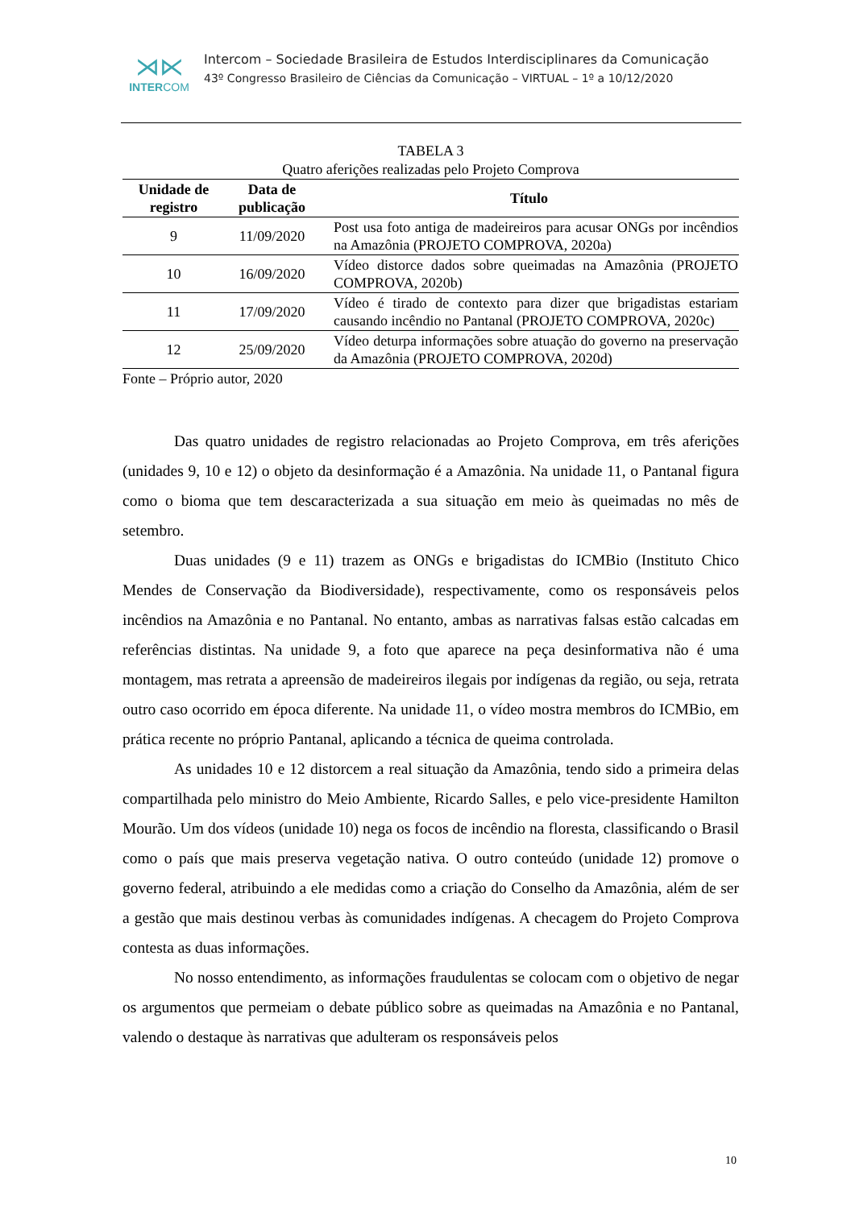⋊⋉
INTERCOM
Intercom – Sociedade Brasileira de Estudos Interdisciplinares da Comunicação
43º Congresso Brasileiro de Ciências da Comunicação – VIRTUAL – 1º a 10/12/2020
TABELA 3
Quatro aferições realizadas pelo Projeto Comprova
| Unidade de registro | Data de publicação | Título |
| --- | --- | --- |
| 9 | 11/09/2020 | Post usa foto antiga de madeireiros para acusar ONGs por incêndios na Amazônia (PROJETO COMPROVA, 2020a) |
| 10 | 16/09/2020 | Vídeo distorce dados sobre queimadas na Amazônia (PROJETO COMPROVA, 2020b) |
| 11 | 17/09/2020 | Vídeo é tirado de contexto para dizer que brigadistas estariam causando incêndio no Pantanal (PROJETO COMPROVA, 2020c) |
| 12 | 25/09/2020 | Vídeo deturpa informações sobre atuação do governo na preservação da Amazônia (PROJETO COMPROVA, 2020d) |
Fonte – Próprio autor, 2020
Das quatro unidades de registro relacionadas ao Projeto Comprova, em três aferições (unidades 9, 10 e 12) o objeto da desinformação é a Amazônia. Na unidade 11, o Pantanal figura como o bioma que tem descaracterizada a sua situação em meio às queimadas no mês de setembro.
Duas unidades (9 e 11) trazem as ONGs e brigadistas do ICMBio (Instituto Chico Mendes de Conservação da Biodiversidade), respectivamente, como os responsáveis pelos incêndios na Amazônia e no Pantanal. No entanto, ambas as narrativas falsas estão calcadas em referências distintas. Na unidade 9, a foto que aparece na peça desinformativa não é uma montagem, mas retrata a apreensão de madeireiros ilegais por indígenas da região, ou seja, retrata outro caso ocorrido em época diferente. Na unidade 11, o vídeo mostra membros do ICMBio, em prática recente no próprio Pantanal, aplicando a técnica de queima controlada.
As unidades 10 e 12 distorcem a real situação da Amazônia, tendo sido a primeira delas compartilhada pelo ministro do Meio Ambiente, Ricardo Salles, e pelo vice-presidente Hamilton Mourão. Um dos vídeos (unidade 10) nega os focos de incêndio na floresta, classificando o Brasil como o país que mais preserva vegetação nativa. O outro conteúdo (unidade 12) promove o governo federal, atribuindo a ele medidas como a criação do Conselho da Amazônia, além de ser a gestão que mais destinou verbas às comunidades indígenas. A checagem do Projeto Comprova contesta as duas informações.
No nosso entendimento, as informações fraudulentas se colocam com o objetivo de negar os argumentos que permeiam o debate público sobre as queimadas na Amazônia e no Pantanal, valendo o destaque às narrativas que adulteram os responsáveis pelos
10